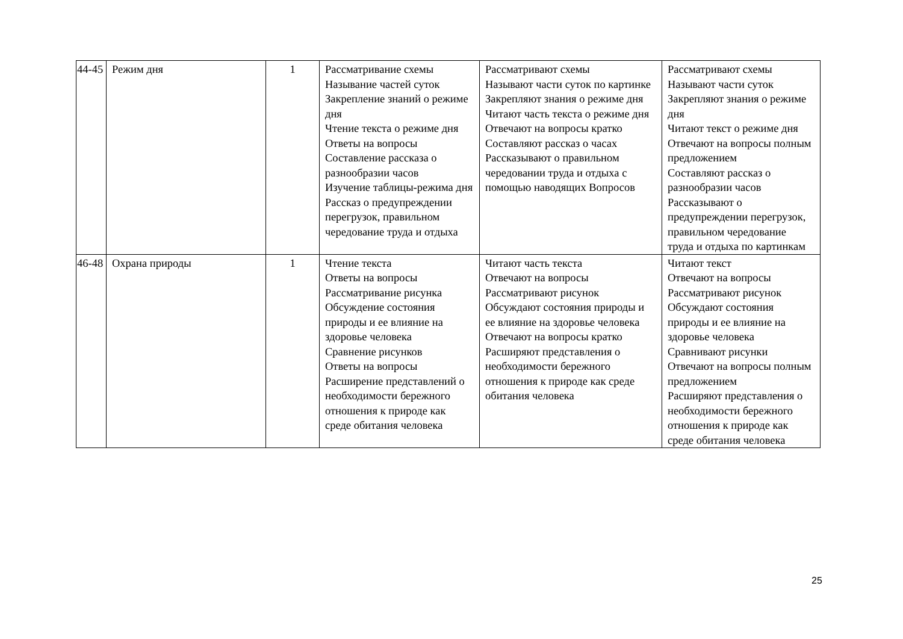| 44-45 | Режим дня | 1 | Рассматривание схемы Называние частей суток Закрепление знаний о режиме дня Чтение текста о режиме дня Ответы на вопросы Составление рассказа о разнообразии часов Изучение таблицы-режима дня Рассказ о предупреждении перегрузок, правильном чередование труда и отдыха | Рассматривают схемы Называют части суток по картинке Закрепляют знания о режиме дня Читают часть текста о режиме дня Отвечают на вопросы кратко Составляют рассказ о часах Рассказывают о правильном чередовании труда и отдыха с помощью наводящих Вопросов | Рассматривают схемы Называют части суток Закрепляют знания о режиме дня Читают текст о режиме дня Отвечают на вопросы полным предложением Составляют рассказ о разнообразии часов Рассказывают о предупреждении перегрузок, правильном чередование труда и отдыха по картинкам |
| 46-48 | Охрана природы | 1 | Чтение текста Ответы на вопросы Рассматривание рисунка Обсуждение состояния природы и ее влияние на здоровье человека Сравнение рисунков Ответы на вопросы Расширение представлений о необходимости бережного отношения к природе как среде обитания человека | Читают часть текста Отвечают на вопросы Рассматривают рисунок Обсуждают состояния природы и ее влияние на здоровье человека Отвечают на вопросы кратко Расширяют представления о необходимости бережного отношения к природе как среде обитания человека | Читают текст Отвечают на вопросы Рассматривают рисунок Обсуждают состояния природы и ее влияние на здоровье человека Сравнивают рисунки Отвечают на вопросы полным предложением Расширяют представления о необходимости бережного отношения к природе как среде обитания человека |
25